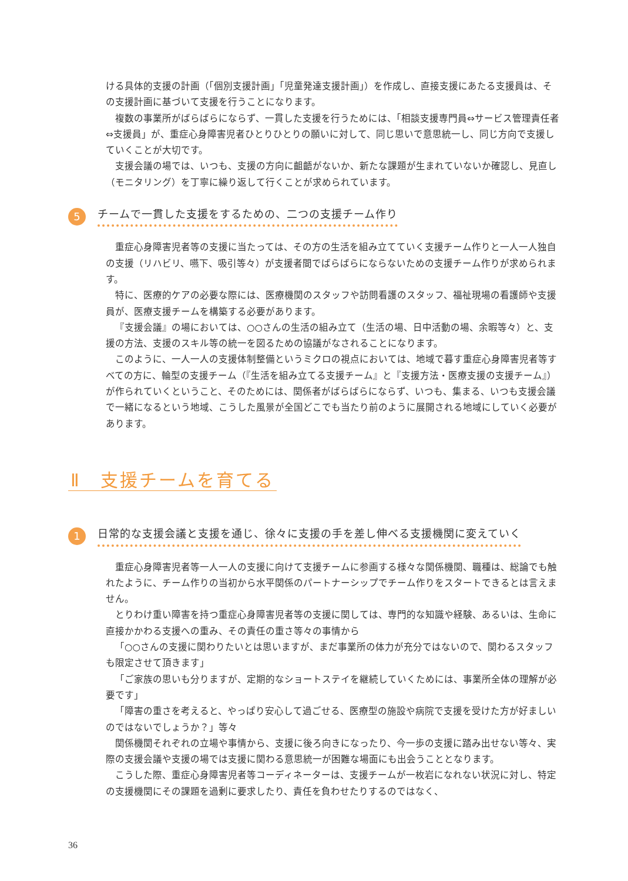ける具体的支援の計画（「個別支援計画」「児童発達支援計画」）を作成し、直接支援にあたる支援員は、その支援計画に基づいて支援を行うことになります。
複数の事業所がばらばらにならず、一貫した支援を行うためには、「相談支援専門員⇔サービス管理責任者⇔支援員」が、重症心身障害児者ひとりひとりの願いに対して、同じ思いで意思統一し、同じ方向で支援していくことが大切です。
支援会議の場では、いつも、支援の方向に齟齬がないか、新たな課題が生まれていないか確認し、見直し（モニタリング）を丁寧に繰り返して行くことが求められています。
5 チームで一貫した支援をするための、二つの支援チーム作り
重症心身障害児者等の支援に当たっては、その方の生活を組み立てていく支援チーム作りと一人一人独自の支援（リハビリ、嚥下、吸引等々）が支援者間でばらばらにならないための支援チーム作りが求められます。
特に、医療的ケアの必要な際には、医療機関のスタッフや訪問看護のスタッフ、福祉現場の看護師や支援員が、医療支援チームを構築する必要があります。
『支援会議』の場においては、○○さんの生活の組み立て（生活の場、日中活動の場、余暇等々）と、支援の方法、支援のスキル等の統一を図るための協議がなされることになります。
このように、一人一人の支援体制整備というミクロの視点においては、地域で暮す重症心身障害児者等すべての方に、輪型の支援チーム（『生活を組み立てる支援チーム』と『支援方法・医療支援の支援チーム』）が作られていくということ、そのためには、関係者がばらばらにならず、いつも、集まる、いつも支援会議で一緒になるという地域、こうした風景が全国どこでも当たり前のように展開される地域にしていく必要があります。
Ⅱ　支援チームを育てる
1 日常的な支援会議と支援を通じ、徐々に支援の手を差し伸べる支援機関に変えていく
重症心身障害児者等一人一人の支援に向けて支援チームに参画する様々な関係機関、職種は、総論でも触れたように、チーム作りの当初から水平関係のパートナーシップでチーム作りをスタートできるとは言えません。
とりわけ重い障害を持つ重症心身障害児者等の支援に関しては、専門的な知識や経験、あるいは、生命に直接かかわる支援への重み、その責任の重さ等々の事情から
「○○さんの支援に関わりたいとは思いますが、まだ事業所の体力が充分ではないので、関わるスタッフも限定させて頂きます」
「ご家族の思いも分りますが、定期的なショートステイを継続していくためには、事業所全体の理解が必要です」
「障害の重さを考えると、やっぱり安心して過ごせる、医療型の施設や病院で支援を受けた方が好ましいのではないでしょうか？」等々
関係機関それぞれの立場や事情から、支援に後ろ向きになったり、今一歩の支援に踏み出せない等々、実際の支援会議や支援の場では支援に関わる意思統一が困難な場面にも出会うこととなります。
こうした際、重症心身障害児者等コーディネーターは、支援チームが一枚岩になれない状況に対し、特定の支援機関にその課題を過剰に要求したり、責任を負わせたりするのではなく、
36